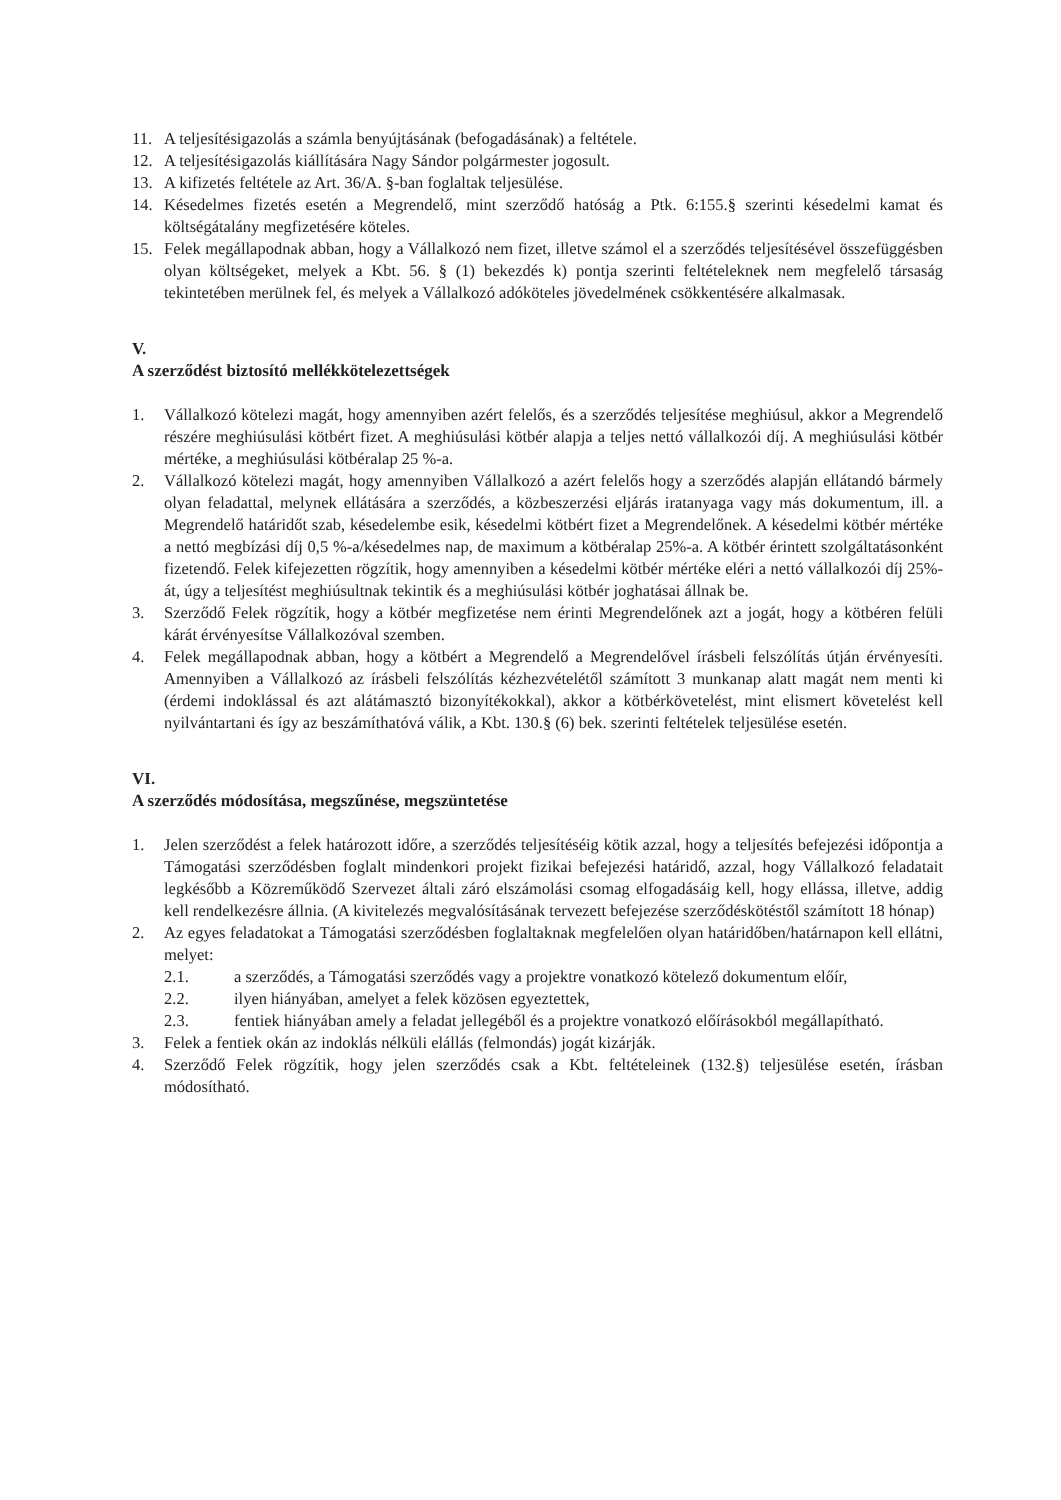11. A teljesítésigazolás a számla benyújtásának (befogadásának) a feltétele.
12. A teljesítésigazolás kiállítására Nagy Sándor polgármester jogosult.
13. A kifizetés feltétele az Art. 36/A. §-ban foglaltak teljesülése.
14. Késedelmes fizetés esetén a Megrendelő, mint szerződő hatóság a Ptk. 6:155.§ szerinti késedelmi kamat és költségátalány megfizetésére köteles.
15. Felek megállapodnak abban, hogy a Vállalkozó nem fizet, illetve számol el a szerződés teljesítésével összefüggésben olyan költségeket, melyek a Kbt. 56. § (1) bekezdés k) pontja szerinti feltételeknek nem megfelelő társaság tekintetében merülnek fel, és melyek a Vállalkozó adóköteles jövedelmének csökkentésére alkalmasak.
V.
A szerződést biztosító mellékkötelezettségek
1. Vállalkozó kötelezi magát, hogy amennyiben azért felelős, és a szerződés teljesítése meghiúsul, akkor a Megrendelő részére meghiúsulási kötbért fizet. A meghiúsulási kötbér alapja a teljes nettó vállalkozói díj. A meghiúsulási kötbér mértéke, a meghiúsulási kötbéralap 25 %-a.
2. Vállalkozó kötelezi magát, hogy amennyiben Vállalkozó a azért felelős hogy a szerződés alapján ellátandó bármely olyan feladattal, melynek ellátására a szerződés, a közbeszerzési eljárás iratanyaga vagy más dokumentum, ill. a Megrendelő határidőt szab, késedelembe esik, késedelmi kötbért fizet a Megrendelőnek. A késedelmi kötbér mértéke a nettó megbízási díj 0,5 %-a/késedelmes nap, de maximum a kötbéralap 25%-a. A kötbér érintett szolgáltatásonként fizetendő. Felek kifejezetten rögzítik, hogy amennyiben a késedelmi kötbér mértéke eléri a nettó vállalkozói díj 25%-át, úgy a teljesítést meghiúsultnak tekintik és a meghiúsulási kötbér joghatásai állnak be.
3. Szerződő Felek rögzítik, hogy a kötbér megfizetése nem érinti Megrendelőnek azt a jogát, hogy a kötbéren felüli kárát érvényesítse Vállalkozóval szemben.
4. Felek megállapodnak abban, hogy a kötbért a Megrendelő a Megrendelővel írásbeli felszólítás útján érvényesíti. Amennyiben a Vállalkozó az írásbeli felszólítás kézhezvételétől számított 3 munkanap alatt magát nem menti ki (érdemi indoklással és azt alátámasztó bizonyítékokkal), akkor a kötbérkövetelést, mint elismert követelést kell nyilvántartani és így az beszámíthatóvá válik, a Kbt. 130.§ (6) bek. szerinti feltételek teljesülése esetén.
VI.
A szerződés módosítása, megszűnése, megszüntetése
1. Jelen szerződést a felek határozott időre, a szerződés teljesítéséig kötik azzal, hogy a teljesítés befejezési időpontja a Támogatási szerződésben foglalt mindenkori projekt fizikai befejezési határidő, azzal, hogy Vállalkozó feladatait legkésőbb a Közreműködő Szervezet általi záró elszámolási csomag elfogadásáig kell, hogy ellássa, illetve, addig kell rendelkezésre állnia. (A kivitelezés megvalósításának tervezett befejezése szerződéskötéstől számított 18 hónap)
2. Az egyes feladatokat a Támogatási szerződésben foglaltaknak megfelelően olyan határidőben/határnapon kell ellátni, melyet:
2.1. a szerződés, a Támogatási szerződés vagy a projektre vonatkozó kötelező dokumentum előír,
2.2. ilyen hiányában, amelyet a felek közösen egyeztettek,
2.3. fentiek hiányában amely a feladat jellegéből és a projektre vonatkozó előírásokból megállapítható.
3. Felek a fentiek okán az indoklás nélküli elállás (felmondás) jogát kizárják.
4. Szerződő Felek rögzítik, hogy jelen szerződés csak a Kbt. feltételeinek (132.§) teljesülése esetén, írásban módosítható.